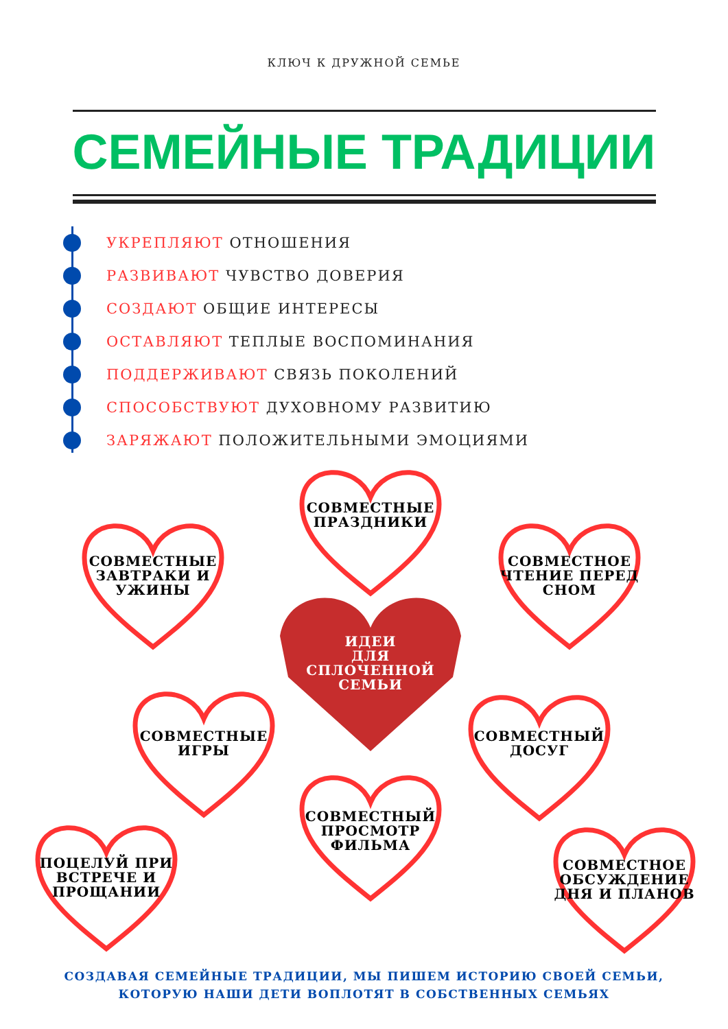КЛЮЧ К ДРУЖНОЙ СЕМЬЕ
СЕМЕЙНЫЕ ТРАДИЦИИ
УКРЕПЛЯЮТ ОТНОШЕНИЯ
РАЗВИВАЮТ ЧУВСТВО ДОВЕРИЯ
СОЗДАЮТ ОБЩИЕ ИНТЕРЕСЫ
ОСТАВЛЯЮТ ТЕПЛЫЕ ВОСПОМИНАНИЯ
ПОДДЕРЖИВАЮТ СВЯЗЬ ПОКОЛЕНИЙ
СПОСОБСТВУЮТ ДУХОВНОМУ РАЗВИТИЮ
ЗАРЯЖАЮТ ПОЛОЖИТЕЛЬНЫМИ ЭМОЦИЯМИ
СОВМЕСТНЫЕ ПРАЗДНИКИ
СОВМЕСТНЫЕ ЗАВТРАКИ И УЖИНЫ
СОВМЕСТНОЕ ЧТЕНИЕ ПЕРЕД СНОМ
ИДЕИ
ДЛЯ
СПЛОЧЕННОЙ
СЕМЬИ
СОВМЕСТНЫЕ ИГРЫ СОВМЕСТНЫЙ ДОСУГ
СОВМЕСТНЫЙ ПРОСМОТР ФИЛЬМА
ПОЦЕЛУЙ ПРИ ВСТРЕЧЕ И ПРОЩАНИИ
СОВМЕСТНОЕ ОБСУЖДЕНИЕ ДНЯ И ПЛАНОВ
СОЗДАВАЯ СЕМЕЙНЫЕ ТРАДИЦИИ, МЫ ПИШЕМ ИСТОРИЮ СВОЕЙ СЕМЬИ,
КОТОРУЮ НАШИ ДЕТИ ВОПЛОТЯТ В СОБСТВЕННЫХ СЕМЬЯХ